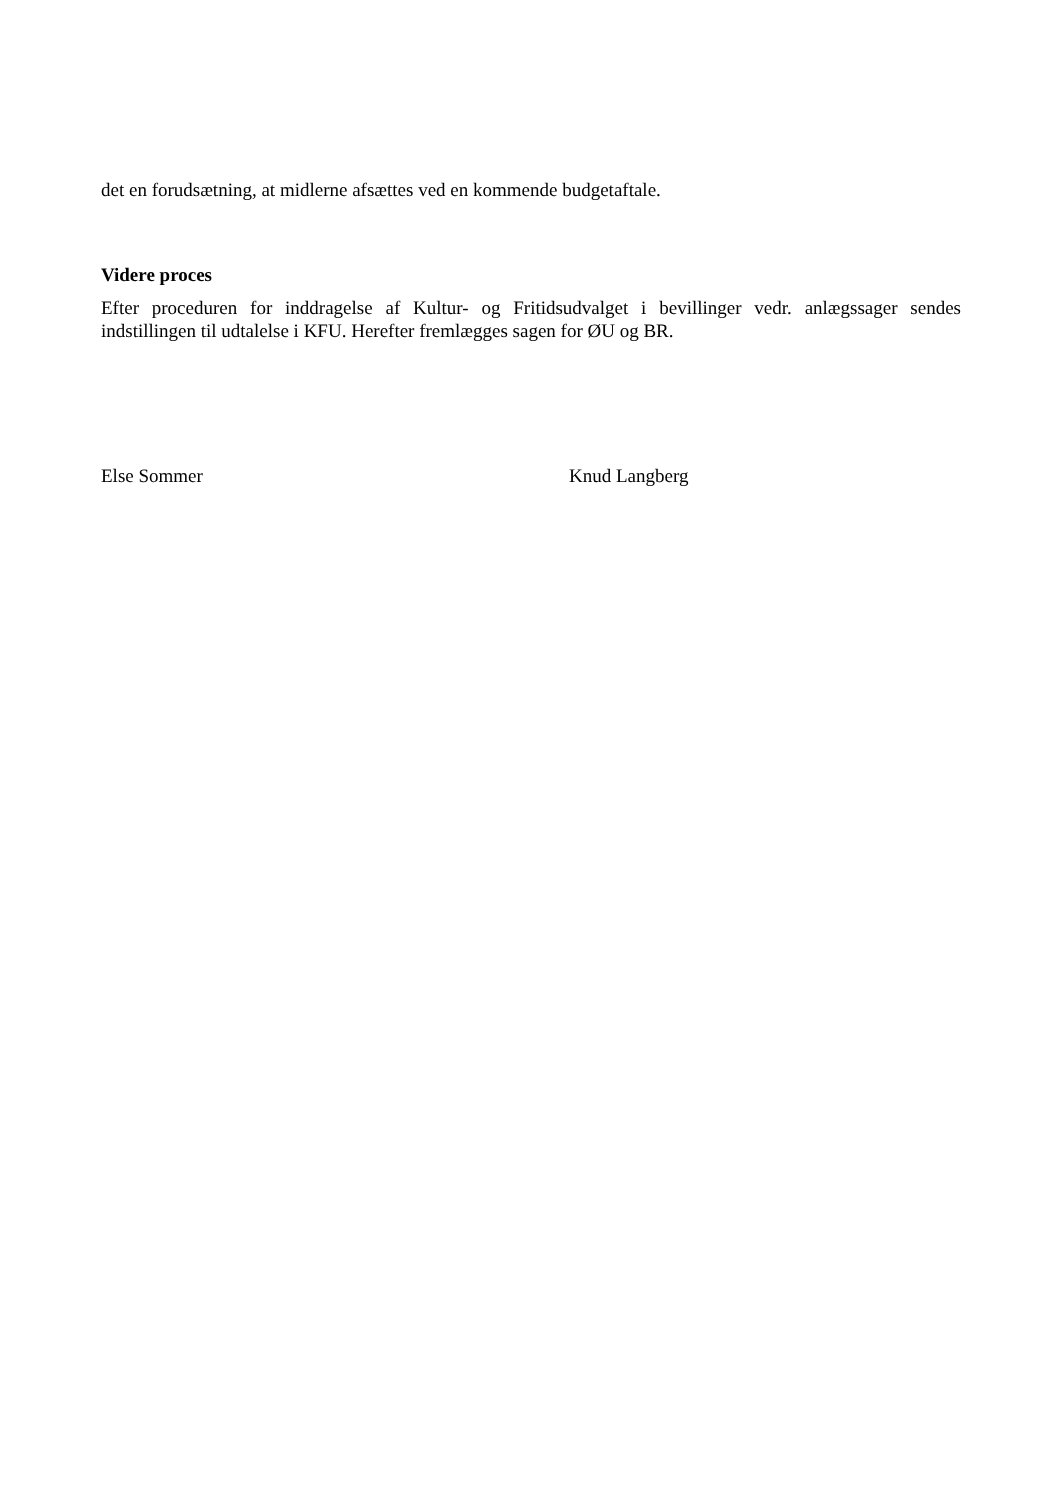det en forudsætning, at midlerne afsættes ved en kommende budgetaftale.
Videre proces
Efter proceduren for inddragelse af Kultur- og Fritidsudvalget i bevillinger vedr. anlægssager sendes indstillingen til udtalelse i KFU. Herefter fremlægges sagen for ØU og BR.
Else Sommer Knud Langberg